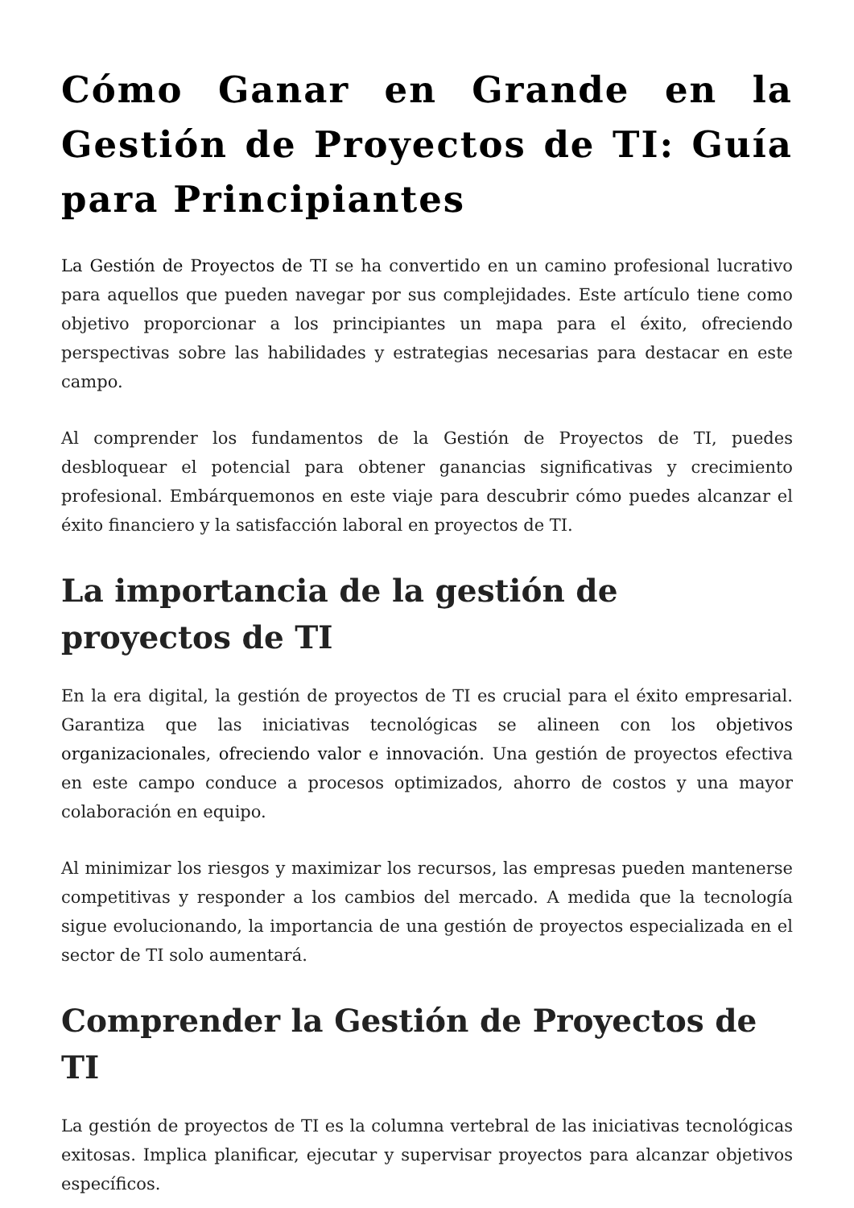Cómo Ganar en Grande en la Gestión de Proyectos de TI: Guía para Principiantes
La Gestión de Proyectos de TI se ha convertido en un camino profesional lucrativo para aquellos que pueden navegar por sus complejidades. Este artículo tiene como objetivo proporcionar a los principiantes un mapa para el éxito, ofreciendo perspectivas sobre las habilidades y estrategias necesarias para destacar en este campo.
Al comprender los fundamentos de la Gestión de Proyectos de TI, puedes desbloquear el potencial para obtener ganancias significativas y crecimiento profesional. Embárquemonos en este viaje para descubrir cómo puedes alcanzar el éxito financiero y la satisfacción laboral en proyectos de TI.
La importancia de la gestión de proyectos de TI
En la era digital, la gestión de proyectos de TI es crucial para el éxito empresarial. Garantiza que las iniciativas tecnológicas se alineen con los objetivos organizacionales, ofreciendo valor e innovación. Una gestión de proyectos efectiva en este campo conduce a procesos optimizados, ahorro de costos y una mayor colaboración en equipo.
Al minimizar los riesgos y maximizar los recursos, las empresas pueden mantenerse competitivas y responder a los cambios del mercado. A medida que la tecnología sigue evolucionando, la importancia de una gestión de proyectos especializada en el sector de TI solo aumentará.
Comprender la Gestión de Proyectos de TI
La gestión de proyectos de TI es la columna vertebral de las iniciativas tecnológicas exitosas. Implica planificar, ejecutar y supervisar proyectos para alcanzar objetivos específicos.